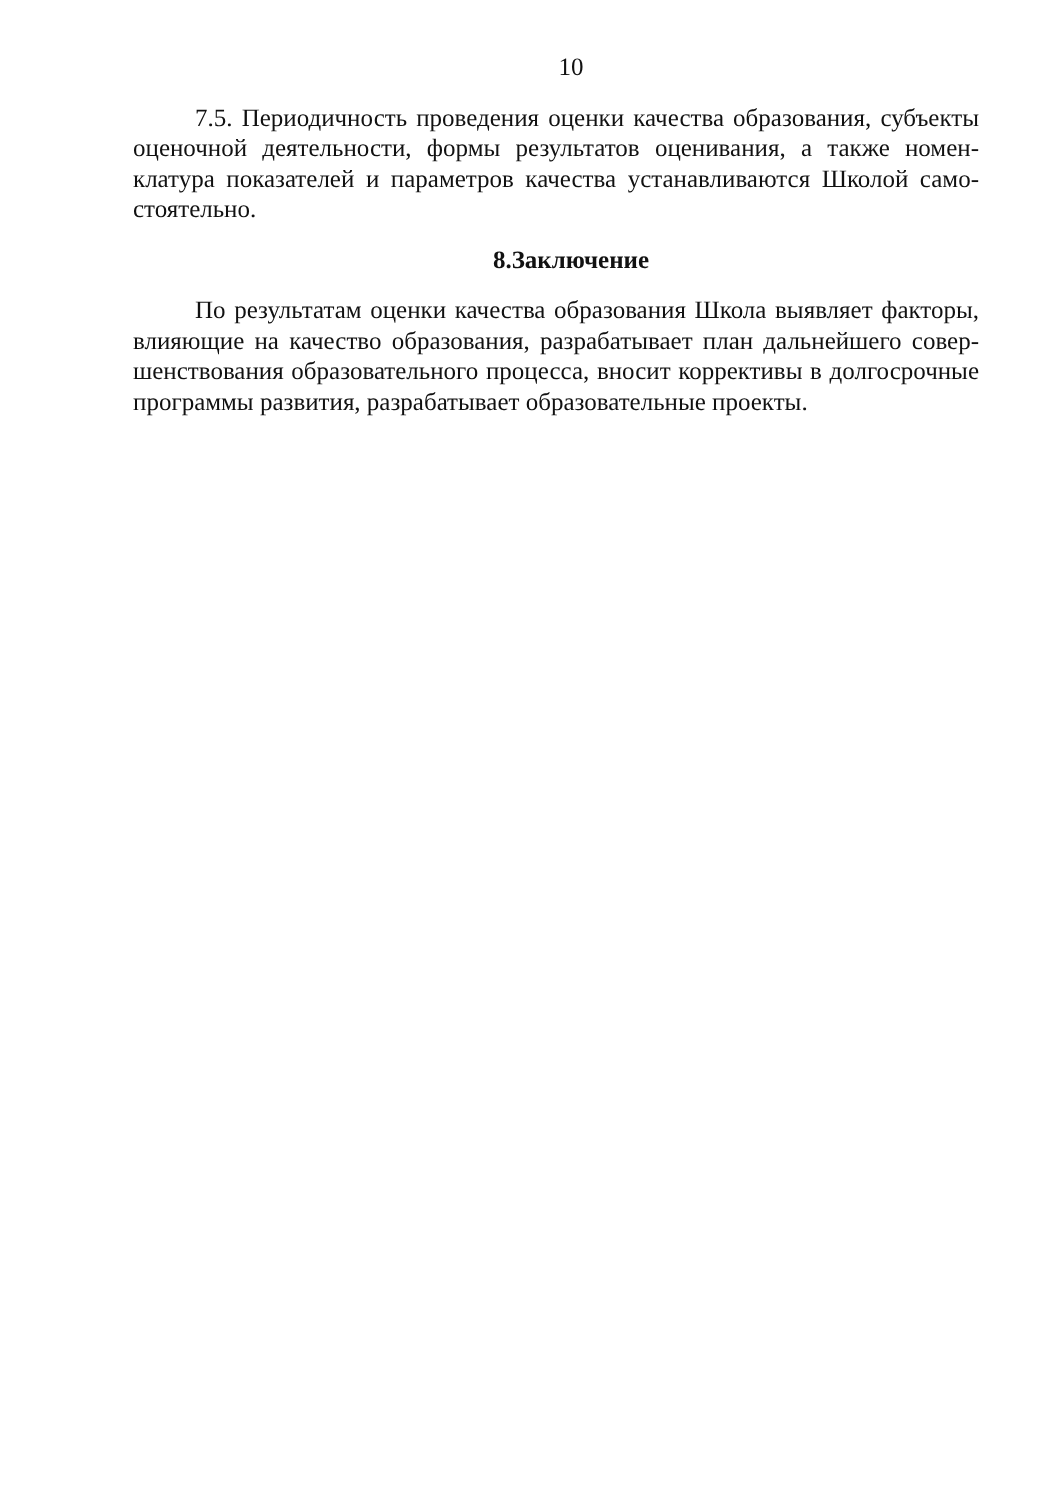10
7.5. Периодичность проведения оценки качества образования, субъекты оценочной деятельности, формы результатов оценивания, а также номен­клатура показателей и параметров качества устанавливаются Школой само­стоятельно.
8.Заключение
По результатам оценки качества образования Школа выявляет факторы, влияющие на качество образования, разрабатывает план дальнейшего совер­шенствования образовательного процесса, вносит коррективы в долгосрочные программы развития, разрабатывает образовательные проекты.